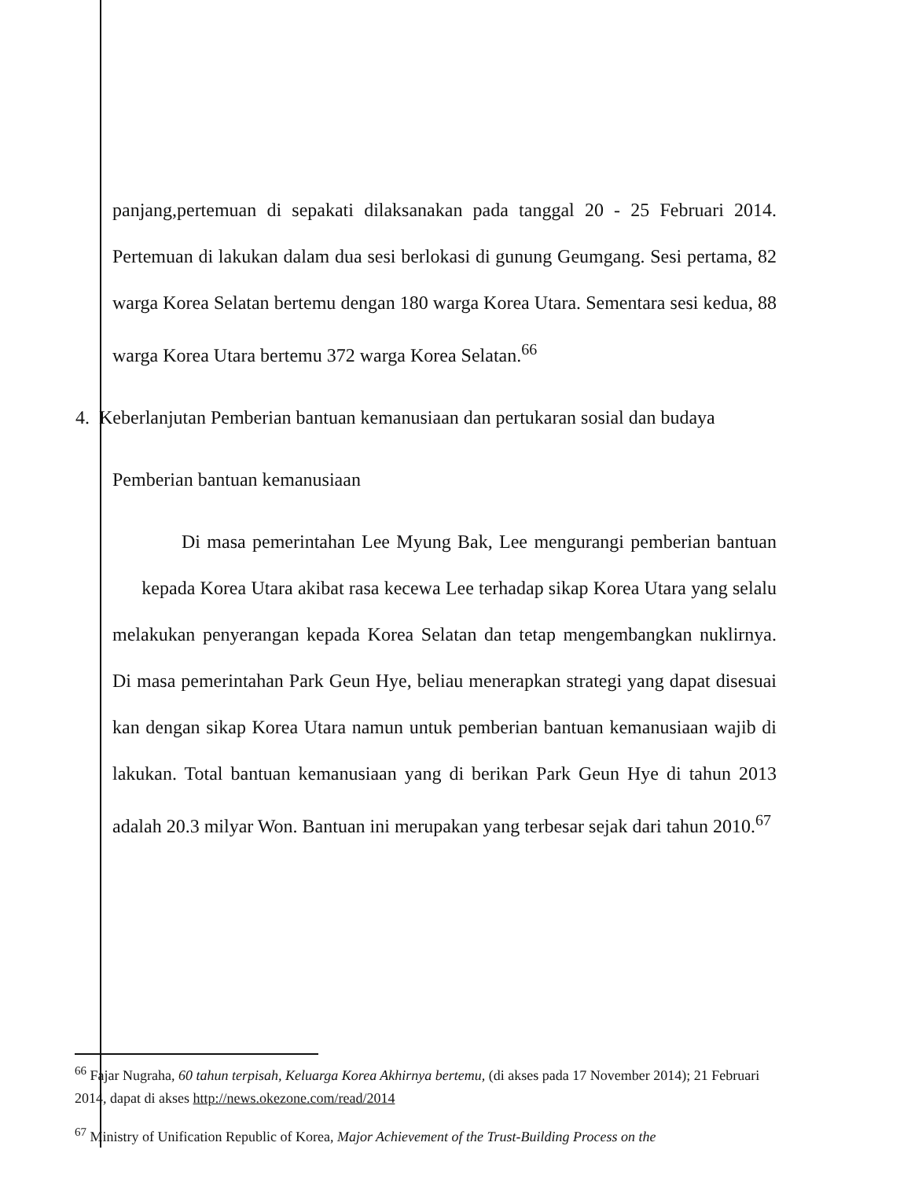panjang,pertemuan di sepakati dilaksanakan pada tanggal 20 - 25 Februari 2014. Pertemuan di lakukan dalam dua sesi berlokasi di gunung Geumgang. Sesi pertama, 82 warga Korea Selatan bertemu dengan 180 warga Korea Utara. Sementara sesi kedua, 88 warga Korea Utara bertemu 372 warga Korea Selatan.<sup>66</sup>
4. Keberlanjutan Pemberian bantuan kemanusiaan dan pertukaran sosial dan budaya
Pemberian bantuan kemanusiaan
Di masa pemerintahan Lee Myung Bak, Lee mengurangi pemberian bantuan kepada Korea Utara akibat rasa kecewa Lee terhadap sikap Korea Utara yang selalu melakukan penyerangan kepada Korea Selatan dan tetap mengembangkan nuklirnya. Di masa pemerintahan Park Geun Hye, beliau menerapkan strategi yang dapat disesuai kan dengan sikap Korea Utara namun untuk pemberian bantuan kemanusiaan wajib di lakukan. Total bantuan kemanusiaan yang di berikan Park Geun Hye di tahun 2013 adalah 20.3 milyar Won. Bantuan ini merupakan yang terbesar sejak dari tahun 2010.<sup>67</sup>
<sup>66</sup> Fajar Nugraha, 60 tahun terpisah, Keluarga Korea Akhirnya bertemu, (di akses pada 17 November 2014); 21 Februari 2014, dapat di akses http://news.okezone.com/read/2014
<sup>67</sup> Ministry of Unification Republic of Korea, Major Achievement of the Trust-Building Process on the